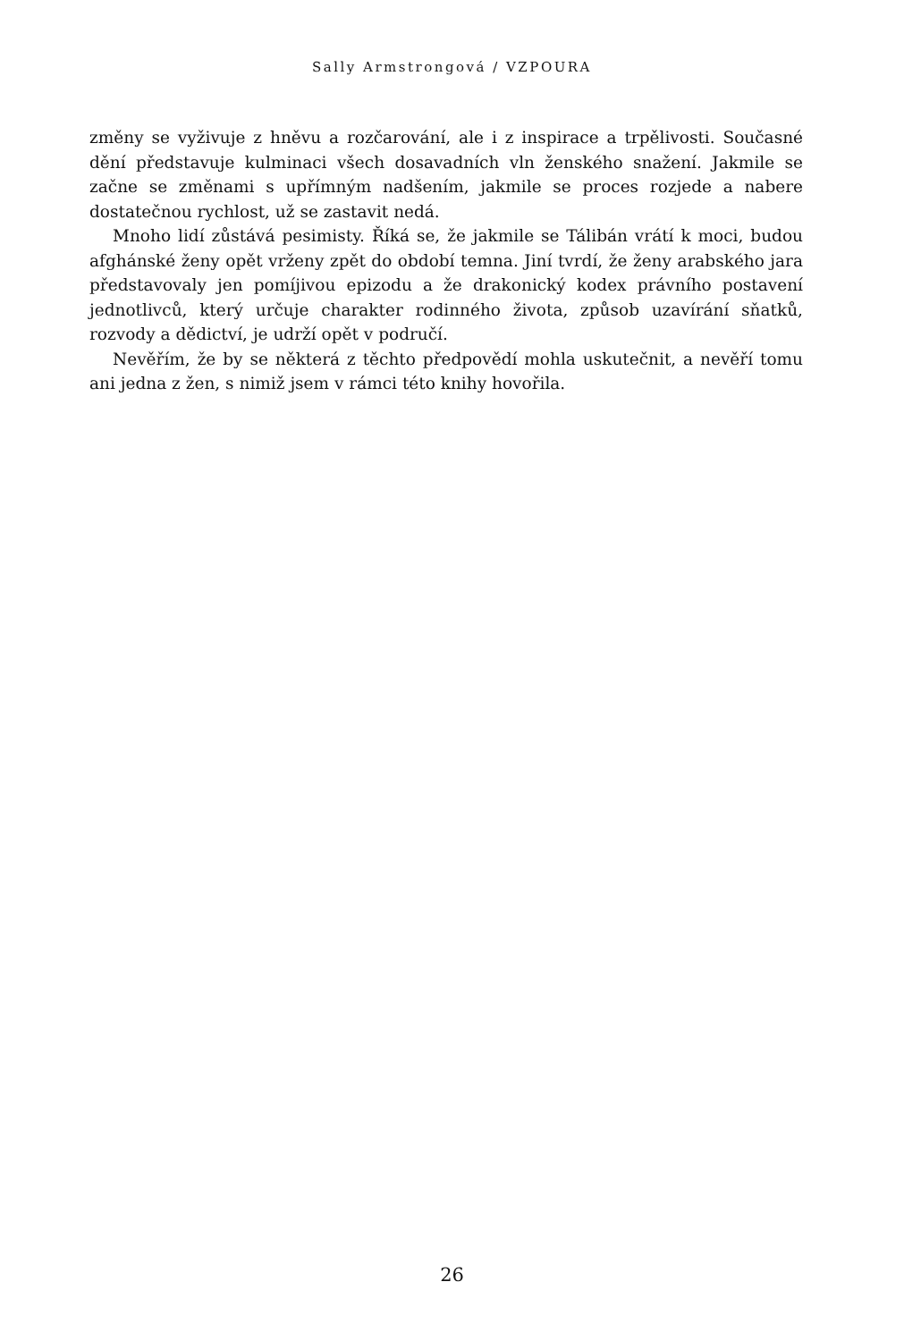Sally Armstrongová / VZPOURA
změny se vyživuje z hněvu a rozčarování, ale i z inspirace a trpělivosti. Současné dění představuje kulminaci všech dosavadních vln ženského snažení. Jakmile se začne se změnami s upřímným nadšením, jakmile se proces rozjede a nabere dostatečnou rychlost, už se zastavit nedá.
Mnoho lidí zůstává pesimisty. Říká se, že jakmile se Tálibán vrátí k moci, budou afghánské ženy opět vrženy zpět do období temna. Jiní tvrdí, že ženy arabského jara představovaly jen pomíjivou epizodu a že drakonický kodex právního postavení jednotlivců, který určuje charakter rodinného života, způsob uzavírání sňatků, rozvody a dědictví, je udrží opět v područí.
Nevěřím, že by se některá z těchto předpovědí mohla uskutečnit, a nevěří tomu ani jedna z žen, s nimiž jsem v rámci této knihy hovořila.
26